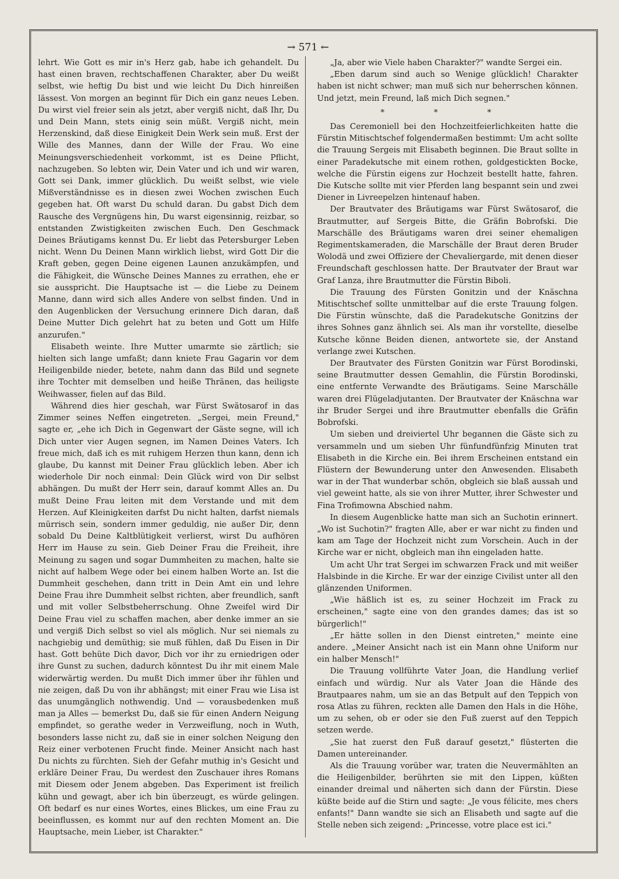→ 571 ←
lehrt. Wie Gott es mir in's Herz gab, habe ich gehandelt. Du hast einen braven, rechtschaffenen Charakter, aber Du weißt selbst, wie heftig Du bist und wie leicht Du Dich hinreißen lässest. Von morgen an beginnt für Dich ein ganz neues Leben. Du wirst viel freier sein als jetzt, aber vergiß nicht, daß Ihr, Du und Dein Mann, stets einig sein müßt. Vergiß nicht, mein Herzenskind, daß diese Einigkeit Dein Werk sein muß. Erst der Wille des Mannes, dann der Wille der Frau. Wo eine Meinungsverschiedenheit vorkommt, ist es Deine Pflicht, nachzugeben. So lebten wir, Dein Vater und ich und wir waren, Gott sei Dank, immer glücklich. Du weißt selbst, wie viele Mißverständnisse es in diesen zwei Wochen zwischen Euch gegeben hat. Oft warst Du schuld daran. Du gabst Dich dem Rausche des Vergnügens hin, Du warst eigensinnig, reizbar, so entstanden Zwistigkeiten zwischen Euch. Den Geschmack Deines Bräutigams kennst Du. Er liebt das Petersburger Leben nicht. Wenn Du Deinen Mann wirklich liebst, wird Gott Dir die Kraft geben, gegen Deine eigenen Launen anzukämpfen, und die Fähigkeit, die Wünsche Deines Mannes zu errathen, ehe er sie ausspricht. Die Hauptsache ist — die Liebe zu Deinem Manne, dann wird sich alles Andere von selbst finden. Und in den Augenblicken der Versuchung erinnere Dich daran, daß Deine Mutter Dich gelehrt hat zu beten und Gott um Hilfe anzurufen."
Elisabeth weinte. Ihre Mutter umarmte sie zärtlich; sie hielten sich lange umfaßt; dann kniete Frau Gagarin vor dem Heiligenbilde nieder, betete, nahm dann das Bild und segnete ihre Tochter mit demselben und heiße Thränen, das heiligste Weihwasser, fielen auf das Bild.
Während dies hier geschah, war Fürst Swätosarof in das Zimmer seines Neffen eingetreten. „Sergei, mein Freund," sagte er, „ehe ich Dich in Gegenwart der Gäste segne, will ich Dich unter vier Augen segnen, im Namen Deines Vaters. Ich freue mich, daß ich es mit ruhigem Herzen thun kann, denn ich glaube, Du kannst mit Deiner Frau glücklich leben. Aber ich wiederhole Dir noch einmal: Dein Glück wird von Dir selbst abhängen. Du mußt der Herr sein, darauf kommt Alles an. Du mußt Deine Frau leiten mit dem Verstande und mit dem Herzen. Auf Kleinigkeiten darfst Du nicht halten, darfst niemals mürrisch sein, sondern immer geduldig, nie außer Dir, denn sobald Du Deine Kaltblütigkeit verlierst, wirst Du aufhören Herr im Hause zu sein. Gieb Deiner Frau die Freiheit, ihre Meinung zu sagen und sogar Dummheiten zu machen, halte sie nicht auf halbem Wege oder bei einem halben Worte an. Ist die Dummheit geschehen, dann tritt in Dein Amt ein und lehre Deine Frau ihre Dummheit selbst richten, aber freundlich, sanft und mit voller Selbstbeherrschung. Ohne Zweifel wird Dir Deine Frau viel zu schaffen machen, aber denke immer an sie und vergiß Dich selbst so viel als möglich. Nur sei niemals zu nachgiebig und demüthig; sie muß fühlen, daß Du Eisen in Dir hast. Gott behüte Dich davor, Dich vor ihr zu erniedrigen oder ihre Gunst zu suchen, dadurch könntest Du ihr mit einem Male widerwärtig werden. Du mußt Dich immer über ihr fühlen und nie zeigen, daß Du von ihr abhängst; mit einer Frau wie Lisa ist das unumgänglich nothwendig. Und — vorausbedenken muß man ja Alles — bemerkst Du, daß sie für einen Andern Neigung empfindet, so gerathe weder in Verzweiflung, noch in Wuth, besonders lasse nicht zu, daß sie in einer solchen Neigung den Reiz einer verbotenen Frucht finde. Meiner Ansicht nach hast Du nichts zu fürchten. Sieh der Gefahr muthig in's Gesicht und erkläre Deiner Frau, Du werdest den Zuschauer ihres Romans mit Diesem oder Jenem abgeben. Das Experiment ist freilich kühn und gewagt, aber ich bin überzeugt, es würde gelingen. Oft bedarf es nur eines Wortes, eines Blickes, um eine Frau zu beeinflussen, es kommt nur auf den rechten Moment an. Die Hauptsache, mein Lieber, ist Charakter."
„Ja, aber wie Viele haben Charakter?" wandte Sergei ein.
„Eben darum sind auch so Wenige glücklich! Charakter haben ist nicht schwer; man muß sich nur beherrschen können. Und jetzt, mein Freund, laß mich Dich segnen."
* * *
Das Ceremoniell bei den Hochzeitfeierlichkeiten hatte die Fürstin Mitischtschef folgendermaßen bestimmt: Um acht sollte die Trauung Sergeis mit Elisabeth beginnen. Die Braut sollte in einer Paradekutsche mit einem rothen, goldgestickten Bocke, welche die Fürstin eigens zur Hochzeit bestellt hatte, fahren. Die Kutsche sollte mit vier Pferden lang bespannt sein und zwei Diener in Livreepelzen hintenauf haben.
Der Brautvater des Bräutigams war Fürst Swätosarof, die Brautmutter, auf Sergeis Bitte, die Gräfin Bobrofski. Die Marschälle des Bräutigams waren drei seiner ehemaligen Regimentskameraden, die Marschälle der Braut deren Bruder Wolodä und zwei Offiziere der Chevaliergarde, mit denen dieser Freundschaft geschlossen hatte. Der Brautvater der Braut war Graf Lanza, ihre Brautmutter die Fürstin Biboli.
Die Trauung des Fürsten Gonitzin und der Knäschna Mitischtschef sollte unmittelbar auf die erste Trauung folgen. Die Fürstin wünschte, daß die Paradekutsche Gonitzins der ihres Sohnes ganz ähnlich sei. Als man ihr vorstellte, dieselbe Kutsche könne Beiden dienen, antwortete sie, der Anstand verlange zwei Kutschen.
Der Brautvater des Fürsten Gonitzin war Fürst Borodinski, seine Brautmutter dessen Gemahlin, die Fürstin Borodinski, eine entfernte Verwandte des Bräutigams. Seine Marschälle waren drei Flügeladjutanten. Der Brautvater der Knäschna war ihr Bruder Sergei und ihre Brautmutter ebenfalls die Gräfin Bobrofski.
Um sieben und dreiviertel Uhr begannen die Gäste sich zu versammeln und um sieben Uhr fünfundfünfzig Minuten trat Elisabeth in die Kirche ein. Bei ihrem Erscheinen entstand ein Flüstern der Bewunderung unter den Anwesenden. Elisabeth war in der That wunderbar schön, obgleich sie blaß aussah und viel geweint hatte, als sie von ihrer Mutter, ihrer Schwester und Fina Trofimowna Abschied nahm.
In diesem Augenblicke hatte man sich an Suchotin erinnert. „Wo ist Suchotin?" fragten Alle, aber er war nicht zu finden und kam am Tage der Hochzeit nicht zum Vorschein. Auch in der Kirche war er nicht, obgleich man ihn eingeladen hatte.
Um acht Uhr trat Sergei im schwarzen Frack und mit weißer Halsbinde in die Kirche. Er war der einzige Civilist unter all den glänzenden Uniformen.
„Wie häßlich ist es, zu seiner Hochzeit im Frack zu erscheinen," sagte eine von den grandes dames; das ist so bürgerlich!"
„Er hätte sollen in den Dienst eintreten," meinte eine andere. „Meiner Ansicht nach ist ein Mann ohne Uniform nur ein halber Mensch!"
Die Trauung vollführte Vater Joan, die Handlung verlief einfach und würdig. Nur als Vater Joan die Hände des Brautpaares nahm, um sie an das Betpult auf den Teppich von rosa Atlas zu führen, reckten alle Damen den Hals in die Höhe, um zu sehen, ob er oder sie den Fuß zuerst auf den Teppich setzen werde.
„Sie hat zuerst den Fuß darauf gesetzt," flüsterten die Damen untereinander.
Als die Trauung vorüber war, traten die Neuvermählten an die Heiligenbilder, berührten sie mit den Lippen, küßten einander dreimal und näherten sich dann der Fürstin. Diese küßte beide auf die Stirn und sagte: „Je vous félicite, mes chers enfants!" Dann wandte sie sich an Elisabeth und sagte auf die Stelle neben sich zeigend: „Princesse, votre place est ici."